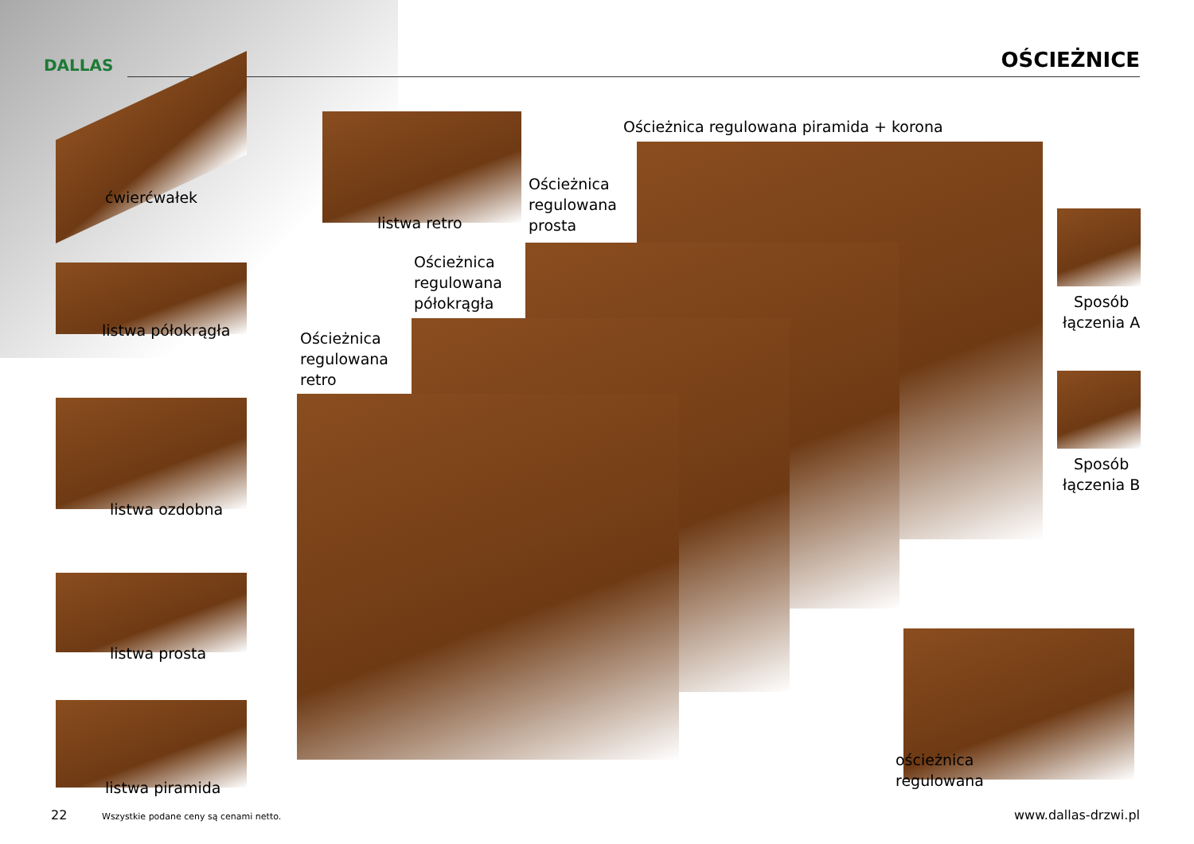DALLAS OŚCIEŻNICE
ćwierćwałek
listwa półokrągła
listwa ozdobna
listwa prosta
listwa piramida
listwa retro
Ościeżnica regulowana piramida + korona
Ościeżnica
regulowana
prosta
Ościeżnica
regulowana
półokrągła
Ościeżnica
regulowana
retro
Sposób
łączenia A
Sposób
łączenia B
ościeżnica
regulowana
22
Wszystkie podane ceny są cenami netto.
www.dallas-drzwi.pl